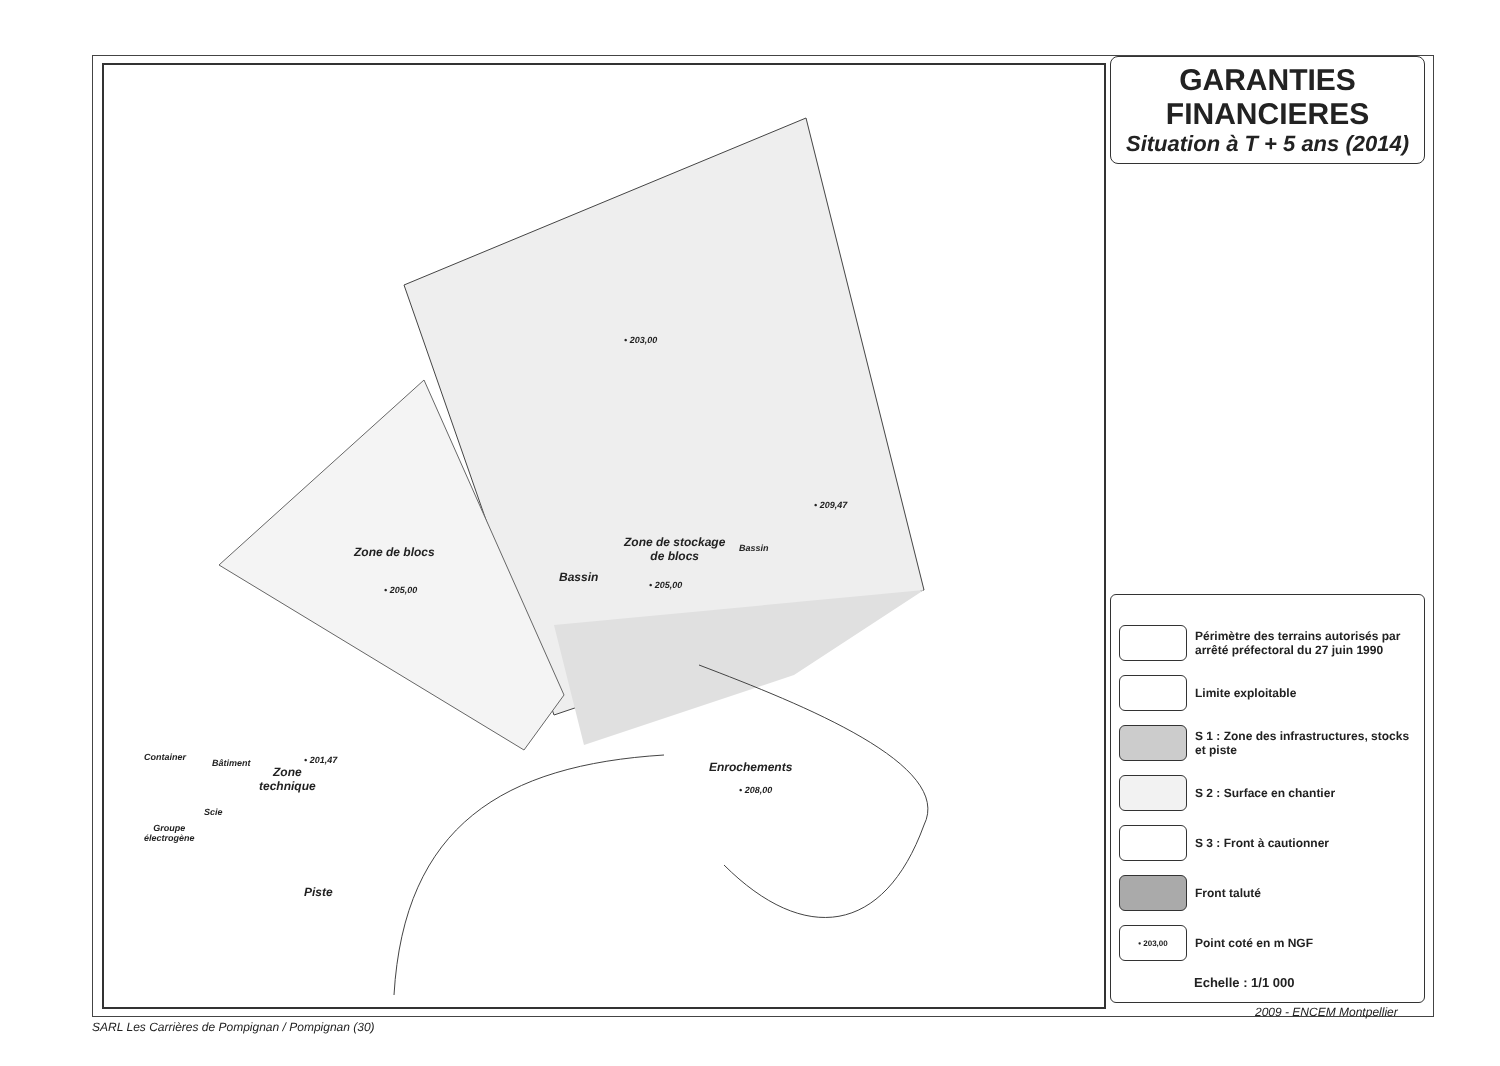• 209,47
• 203,00
Zone de blocs
• 205,00
Zone de stockage
de blocs
• 205,00
Bassin
Bassin
Enrochements
• 208,00
Container
Bâtiment
Scie
Groupe
électrogène
Zone
technique
• 201,47
Piste
GARANTIES FINANCIERES
Situation à T + 5 ans (2014)
Périmètre des terrains autorisés par arrêté préfectoral du 27 juin 1990
Limite exploitable
S 1 : Zone des infrastructures, stocks et piste
S 2 : Surface en chantier
S 3 : Front à cautionner
Front taluté
• 203,00
Point coté en m NGF
Echelle : 1/1 000
2009 - ENCEM Montpellier
SARL Les Carrières de Pompignan / Pompignan (30)